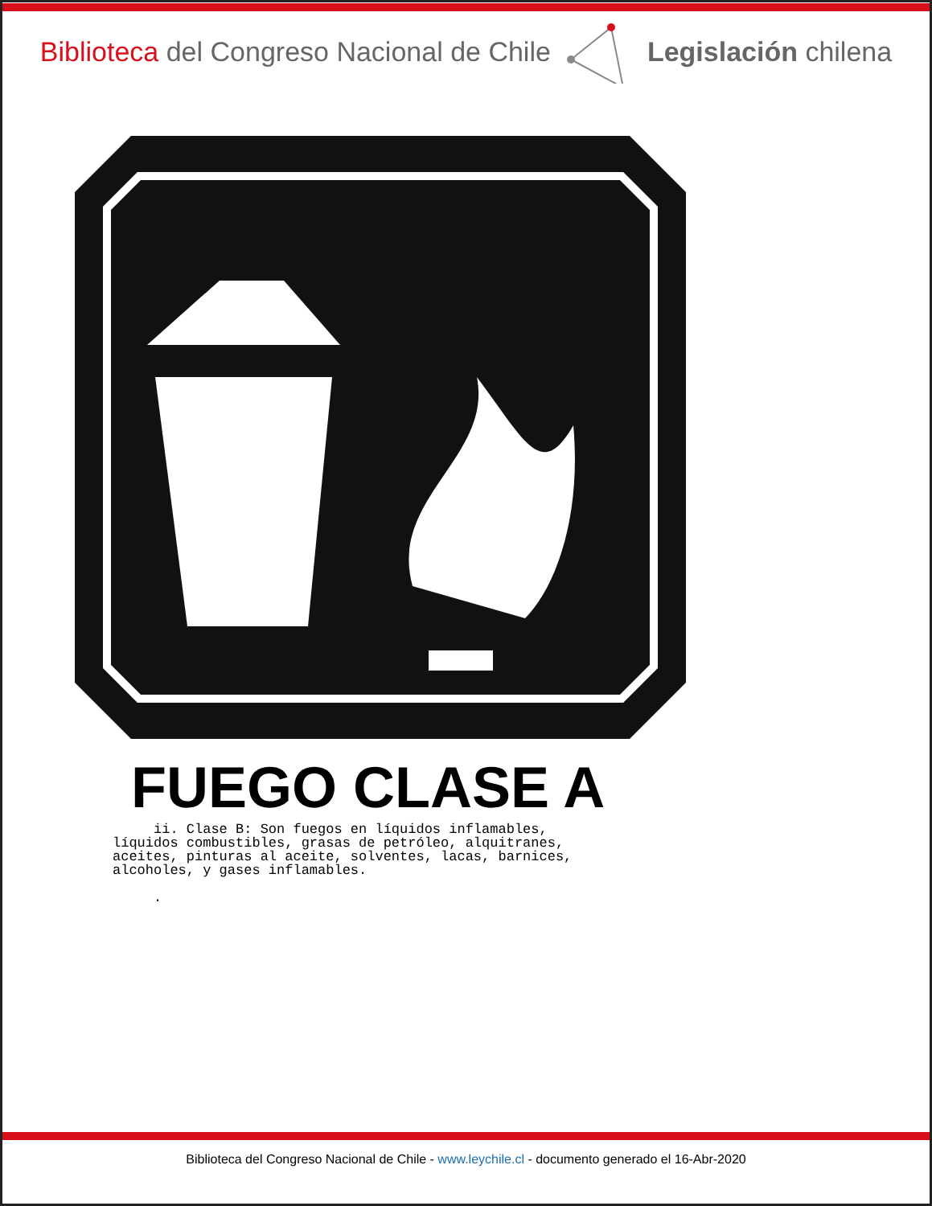Biblioteca del Congreso Nacional de Chile
Legislación chilena
FUEGO CLASE A
ii. Clase B: Son fuegos en líquidos inflamables, líquidos combustibles, grasas de petróleo, alquitranes, aceites, pinturas al aceite, solventes, lacas, barnices, alcoholes, y gases inflamables. .
Biblioteca del Congreso Nacional de Chile - www.leychile.cl - documento generado el 16-Abr-2020